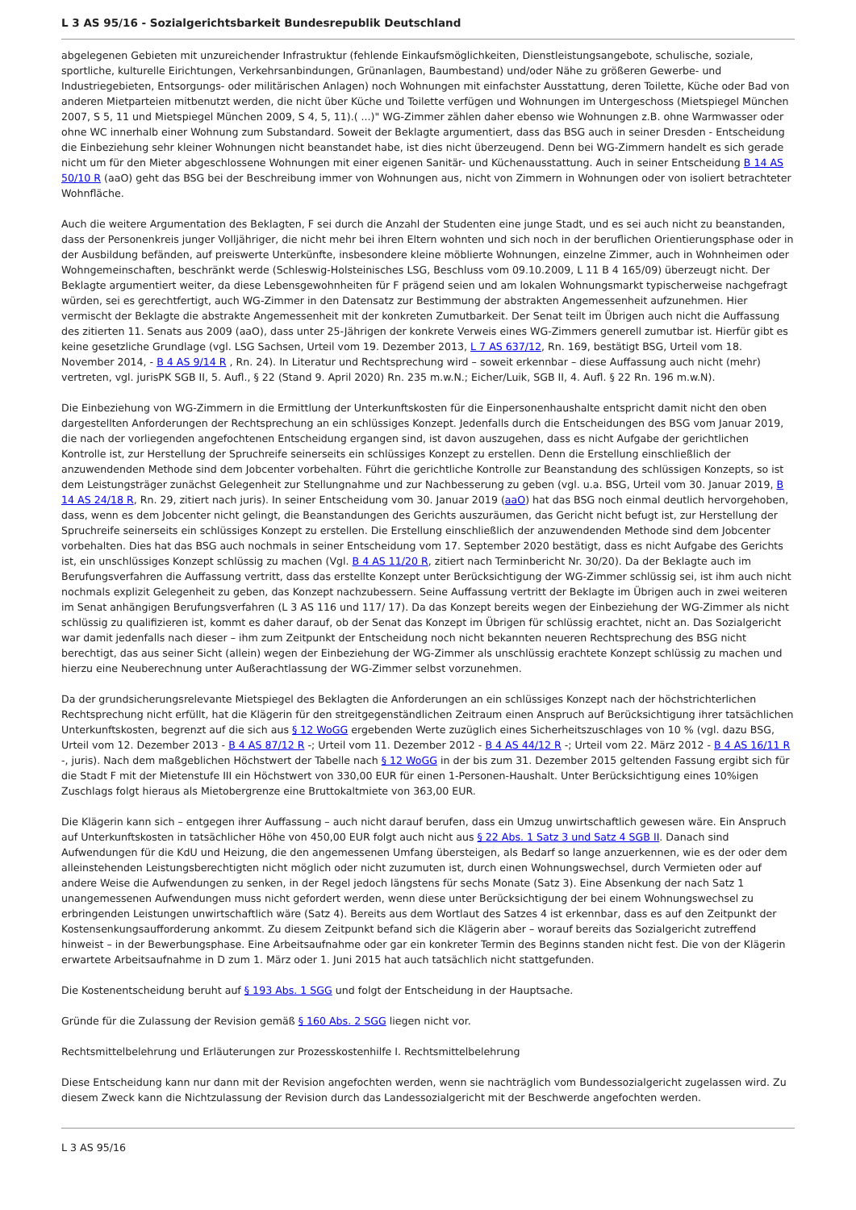L 3 AS 95/16 - Sozialgerichtsbarkeit Bundesrepublik Deutschland
abgelegenen Gebieten mit unzureichender Infrastruktur (fehlende Einkaufsmöglichkeiten, Dienstleistungsangebote, schulische, soziale, sportliche, kulturelle Eirichtungen, Verkehrsanbindungen, Grünanlagen, Baumbestand) und/oder Nähe zu größeren Gewerbe- und Industriegebieten, Entsorgungs- oder militärischen Anlagen) noch Wohnungen mit einfachster Ausstattung, deren Toilette, Küche oder Bad von anderen Mietparteien mitbenutzt werden, die nicht über Küche und Toilette verfügen und Wohnungen im Untergeschoss (Mietspiegel München 2007, S 5, 11 und Mietspiegel München 2009, S 4, 5, 11).( ...)" WG-Zimmer zählen daher ebenso wie Wohnungen z.B. ohne Warmwasser oder ohne WC innerhalb einer Wohnung zum Substandard. Soweit der Beklagte argumentiert, dass das BSG auch in seiner Dresden - Entscheidung die Einbeziehung sehr kleiner Wohnungen nicht beanstandet habe, ist dies nicht überzeugend. Denn bei WG-Zimmern handelt es sich gerade nicht um für den Mieter abgeschlossene Wohnungen mit einer eigenen Sanitär- und Küchenausstattung. Auch in seiner Entscheidung B 14 AS 50/10 R (aaO) geht das BSG bei der Beschreibung immer von Wohnungen aus, nicht von Zimmern in Wohnungen oder von isoliert betrachteter Wohnfläche.
Auch die weitere Argumentation des Beklagten, F sei durch die Anzahl der Studenten eine junge Stadt, und es sei auch nicht zu beanstanden, dass der Personenkreis junger Volljähriger, die nicht mehr bei ihren Eltern wohnten und sich noch in der beruflichen Orientierungsphase oder in der Ausbildung befänden, auf preiswerte Unterkünfte, insbesondere kleine möblierte Wohnungen, einzelne Zimmer, auch in Wohnheimen oder Wohngemeinschaften, beschränkt werde (Schleswig-Holsteinisches LSG, Beschluss vom 09.10.2009, L 11 B 4 165/09) überzeugt nicht. Der Beklagte argumentiert weiter, da diese Lebensgewohnheiten für F prägend seien und am lokalen Wohnungsmarkt typischerweise nachgefragt würden, sei es gerechtfertigt, auch WG-Zimmer in den Datensatz zur Bestimmung der abstrakten Angemessenheit aufzunehmen. Hier vermischt der Beklagte die abstrakte Angemessenheit mit der konkreten Zumutbarkeit. Der Senat teilt im Übrigen auch nicht die Auffassung des zitierten 11. Senats aus 2009 (aaO), dass unter 25-Jährigen der konkrete Verweis eines WG-Zimmers generell zumutbar ist. Hierfür gibt es keine gesetzliche Grundlage (vgl. LSG Sachsen, Urteil vom 19. Dezember 2013, L 7 AS 637/12, Rn. 169, bestätigt BSG, Urteil vom 18. November 2014, - B 4 AS 9/14 R , Rn. 24). In Literatur und Rechtsprechung wird – soweit erkennbar – diese Auffassung auch nicht (mehr) vertreten, vgl. jurisPK SGB II, 5. Aufl., § 22 (Stand 9. April 2020) Rn. 235 m.w.N.; Eicher/Luik, SGB II, 4. Aufl. § 22 Rn. 196 m.w.N).
Die Einbeziehung von WG-Zimmern in die Ermittlung der Unterkunftskosten für die Einpersonenhaushalte entspricht damit nicht den oben dargestellten Anforderungen der Rechtsprechung an ein schlüssiges Konzept. Jedenfalls durch die Entscheidungen des BSG vom Januar 2019, die nach der vorliegenden angefochtenen Entscheidung ergangen sind, ist davon auszugehen, dass es nicht Aufgabe der gerichtlichen Kontrolle ist, zur Herstellung der Spruchreife seinerseits ein schlüssiges Konzept zu erstellen. Denn die Erstellung einschließlich der anzuwendenden Methode sind dem Jobcenter vorbehalten. Führt die gerichtliche Kontrolle zur Beanstandung des schlüssigen Konzepts, so ist dem Leistungsträger zunächst Gelegenheit zur Stellungnahme und zur Nachbesserung zu geben (vgl. u.a. BSG, Urteil vom 30. Januar 2019, B 14 AS 24/18 R, Rn. 29, zitiert nach juris). In seiner Entscheidung vom 30. Januar 2019 (aaO) hat das BSG noch einmal deutlich hervorgehoben, dass, wenn es dem Jobcenter nicht gelingt, die Beanstandungen des Gerichts auszuräumen, das Gericht nicht befugt ist, zur Herstellung der Spruchreife seinerseits ein schlüssiges Konzept zu erstellen. Die Erstellung einschließlich der anzuwendenden Methode sind dem Jobcenter vorbehalten. Dies hat das BSG auch nochmals in seiner Entscheidung vom 17. September 2020 bestätigt, dass es nicht Aufgabe des Gerichts ist, ein unschlüssiges Konzept schlüssig zu machen (Vgl. B 4 AS 11/20 R, zitiert nach Terminbericht Nr. 30/20). Da der Beklagte auch im Berufungsverfahren die Auffassung vertritt, dass das erstellte Konzept unter Berücksichtigung der WG-Zimmer schlüssig sei, ist ihm auch nicht nochmals explizit Gelegenheit zu geben, das Konzept nachzubessern. Seine Auffassung vertritt der Beklagte im Übrigen auch in zwei weiteren im Senat anhängigen Berufungsverfahren (L 3 AS 116 und 117/ 17). Da das Konzept bereits wegen der Einbeziehung der WG-Zimmer als nicht schlüssig zu qualifizieren ist, kommt es daher darauf, ob der Senat das Konzept im Übrigen für schlüssig erachtet, nicht an. Das Sozialgericht war damit jedenfalls nach dieser – ihm zum Zeitpunkt der Entscheidung noch nicht bekannten neueren Rechtsprechung des BSG nicht berechtigt, das aus seiner Sicht (allein) wegen der Einbeziehung der WG-Zimmer als unschlüssig erachtete Konzept schlüssig zu machen und hierzu eine Neuberechnung unter Außerachtlassung der WG-Zimmer selbst vorzunehmen.
Da der grundsicherungsrelevante Mietspiegel des Beklagten die Anforderungen an ein schlüssiges Konzept nach der höchstrichterlichen Rechtsprechung nicht erfüllt, hat die Klägerin für den streitgegenständlichen Zeitraum einen Anspruch auf Berücksichtigung ihrer tatsächlichen Unterkunftskosten, begrenzt auf die sich aus § 12 WoGG ergebenden Werte zuzüglich eines Sicherheitszuschlages von 10 % (vgl. dazu BSG, Urteil vom 12. Dezember 2013 - B 4 AS 87/12 R -; Urteil vom 11. Dezember 2012 - B 4 AS 44/12 R -; Urteil vom 22. März 2012 - B 4 AS 16/11 R -, juris). Nach dem maßgeblichen Höchstwert der Tabelle nach § 12 WoGG in der bis zum 31. Dezember 2015 geltenden Fassung ergibt sich für die Stadt F mit der Mietenstufe III ein Höchstwert von 330,00 EUR für einen 1-Personen-Haushalt. Unter Berücksichtigung eines 10%igen Zuschlags folgt hieraus als Mietobergrenze eine Bruttokaltmiete von 363,00 EUR.
Die Klägerin kann sich – entgegen ihrer Auffassung – auch nicht darauf berufen, dass ein Umzug unwirtschaftlich gewesen wäre. Ein Anspruch auf Unterkunftskosten in tatsächlicher Höhe von 450,00 EUR folgt auch nicht aus § 22 Abs. 1 Satz 3 und Satz 4 SGB II. Danach sind Aufwendungen für die KdU und Heizung, die den angemessenen Umfang übersteigen, als Bedarf so lange anzuerkennen, wie es der oder dem alleinstehenden Leistungsberechtigten nicht möglich oder nicht zuzumuten ist, durch einen Wohnungswechsel, durch Vermieten oder auf andere Weise die Aufwendungen zu senken, in der Regel jedoch längstens für sechs Monate (Satz 3). Eine Absenkung der nach Satz 1 unangemessenen Aufwendungen muss nicht gefordert werden, wenn diese unter Berücksichtigung der bei einem Wohnungswechsel zu erbringenden Leistungen unwirtschaftlich wäre (Satz 4). Bereits aus dem Wortlaut des Satzes 4 ist erkennbar, dass es auf den Zeitpunkt der Kostensenkungsaufforderung ankommt. Zu diesem Zeitpunkt befand sich die Klägerin aber – worauf bereits das Sozialgericht zutreffend hinweist – in der Bewerbungsphase. Eine Arbeitsaufnahme oder gar ein konkreter Termin des Beginns standen nicht fest. Die von der Klägerin erwartete Arbeitsaufnahme in D zum 1. März oder 1. Juni 2015 hat auch tatsächlich nicht stattgefunden.
Die Kostenentscheidung beruht auf § 193 Abs. 1 SGG und folgt der Entscheidung in der Hauptsache.
Gründe für die Zulassung der Revision gemäß § 160 Abs. 2 SGG liegen nicht vor.
Rechtsmittelbelehrung und Erläuterungen zur Prozesskostenhilfe I. Rechtsmittelbelehrung
Diese Entscheidung kann nur dann mit der Revision angefochten werden, wenn sie nachträglich vom Bundessozialgericht zugelassen wird. Zu diesem Zweck kann die Nichtzulassung der Revision durch das Landessozialgericht mit der Beschwerde angefochten werden.
L 3 AS 95/16